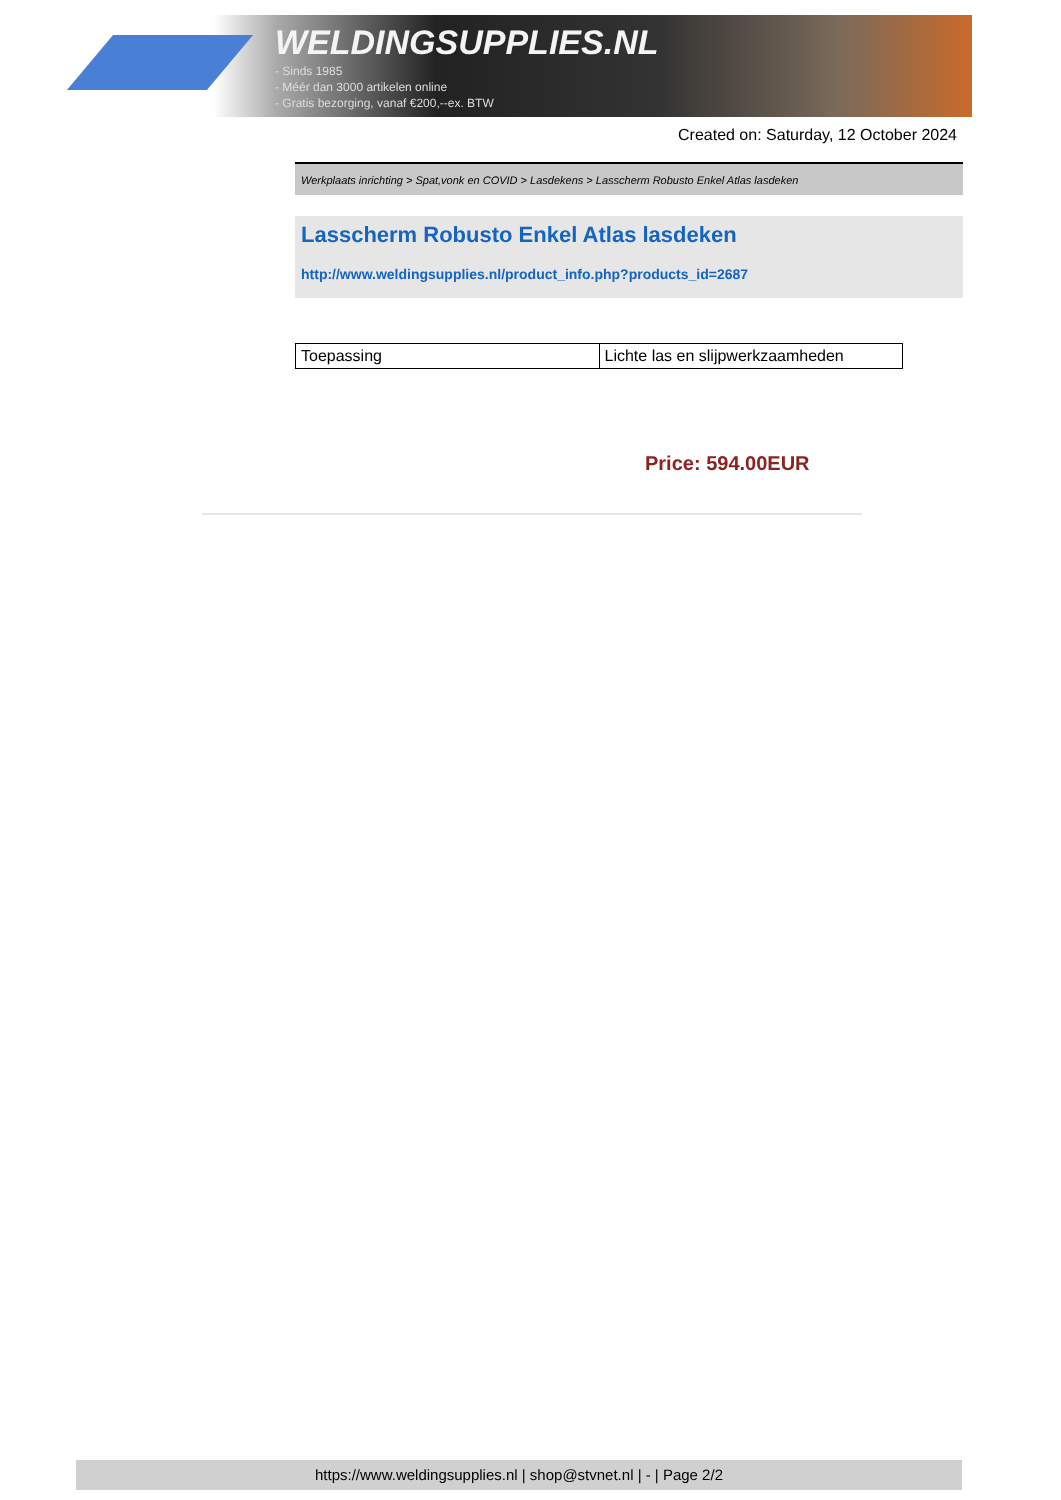WELDINGSUPPLIES.NL
- Sinds 1985
- Méér dan 3000 artikelen online
- Gratis bezorging, vanaf €200,--ex. BTW
Created on: Saturday, 12 October 2024
Werkplaats inrichting > Spat,vonk en COVID > Lasdekens > Lasscherm Robusto Enkel Atlas lasdeken
Lasscherm Robusto Enkel Atlas lasdeken
http://www.weldingsupplies.nl/product_info.php?products_id=2687
| Toepassing | Lichte las en slijpwerkzaamheden |
Price: 594.00EUR
https://www.weldingsupplies.nl | shop@stvnet.nl | - | Page 2/2